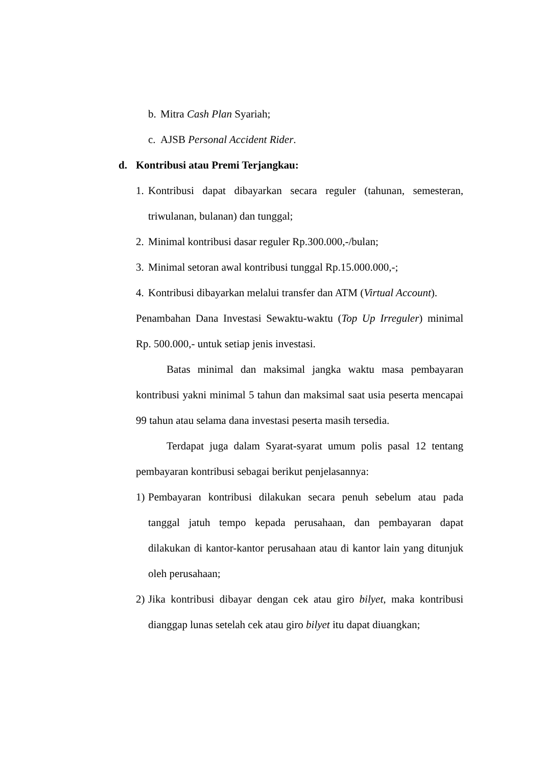b. Mitra Cash Plan Syariah;
c. AJSB Personal Accident Rider.
d. Kontribusi atau Premi Terjangkau:
1. Kontribusi dapat dibayarkan secara reguler (tahunan, semesteran, triwulanan, bulanan) dan tunggal;
2. Minimal kontribusi dasar reguler Rp.300.000,-/bulan;
3. Minimal setoran awal kontribusi tunggal Rp.15.000.000,-;
4. Kontribusi dibayarkan melalui transfer dan ATM (Virtual Account).
Penambahan Dana Investasi Sewaktu-waktu (Top Up Irreguler) minimal Rp. 500.000,- untuk setiap jenis investasi.
Batas minimal dan maksimal jangka waktu masa pembayaran kontribusi yakni minimal 5 tahun dan maksimal saat usia peserta mencapai 99 tahun atau selama dana investasi peserta masih tersedia.
Terdapat juga dalam Syarat-syarat umum polis pasal 12 tentang pembayaran kontribusi sebagai berikut penjelasannya:
1) Pembayaran kontribusi dilakukan secara penuh sebelum atau pada tanggal jatuh tempo kepada perusahaan, dan pembayaran dapat dilakukan di kantor-kantor perusahaan atau di kantor lain yang ditunjuk oleh perusahaan;
2) Jika kontribusi dibayar dengan cek atau giro bilyet, maka kontribusi dianggap lunas setelah cek atau giro bilyet itu dapat diuangkan;